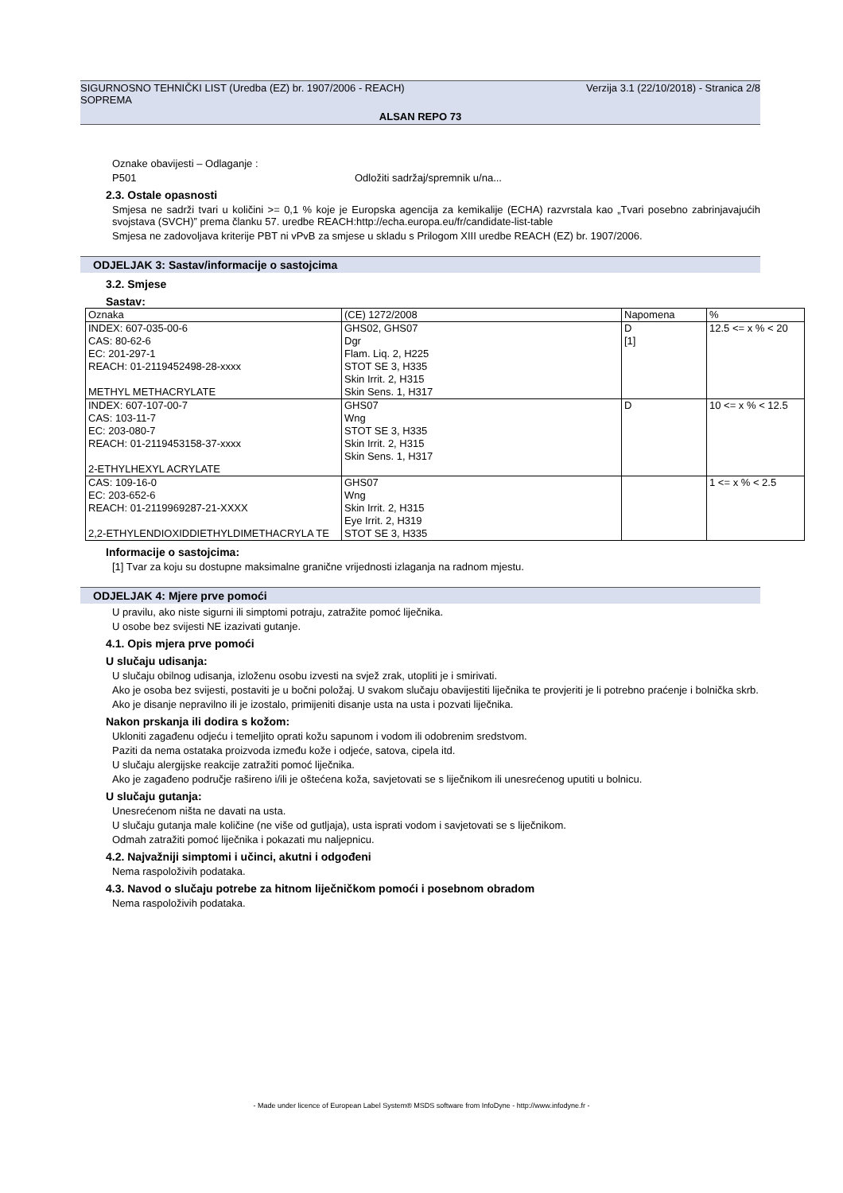SIGURNOSNO TEHNIČKI LIST (Uredba (EZ) br. 1907/2006 - REACH) Verzija 3.1 (22/10/2018) - Stranica 2/8
SOPREMA
ALSAN REPO 73
Oznake obavijesti – Odlaganje :
P501 Odložiti sadržaj/spremnik u/na...
2.3. Ostale opasnosti
Smjesa ne sadrži tvari u količini >= 0,1 % koje je Europska agencija za kemikalije (ECHA) razvrstala kao „Tvari posebno zabrinjavajućih svojstava (SVCH)” prema članku 57. uredbe REACH:http://echa.europa.eu/fr/candidate-list-table
Smjesa ne zadovoljava kriterije PBT ni vPvB za smjese u skladu s Prilogom XIII uredbe REACH (EZ) br. 1907/2006.
ODJELJAK 3: Sastav/informacije o sastojcima
3.2. Smjese
Sastav:
| Oznaka | (CE) 1272/2008 | Napomena | % |
| --- | --- | --- | --- |
| INDEX: 607-035-00-6 CAS: 80-62-6 EC: 201-297-1 REACH: 01-2119452498-28-xxxx METHYL METHACRYLATE | GHS02, GHS07 Dgr Flam. Liq. 2, H225 STOT SE 3, H335 Skin Irrit. 2, H315 Skin Sens. 1, H317 | D [1] | 12.5 <= x % < 20 |
| INDEX: 607-107-00-7 CAS: 103-11-7 EC: 203-080-7 REACH: 01-2119453158-37-xxxx 2-ETHYLHEXYL ACRYLATE | GHS07 Wng STOT SE 3, H335 Skin Irrit. 2, H315 Skin Sens. 1, H317 | D | 10 <= x % < 12.5 |
| CAS: 109-16-0 EC: 203-652-6 REACH: 01-2119969287-21-XXXX 2,2-ETHYLENDIOXIDDIETHYLDIMETHACRYLA TE | GHS07 Wng Skin Irrit. 2, H315 Eye Irrit. 2, H319 STOT SE 3, H335 | | 1 <= x % < 2.5 |
Informacije o sastojcima:
[1] Tvar za koju su dostupne maksimalne granične vrijednosti izlaganja na radnom mjestu.
ODJELJAK 4: Mjere prve pomoći
U pravilu, ako niste sigurni ili simptomi potraju, zatražite pomoć liječnika.
U osobe bez svijesti NE izazivati gutanje.
4.1. Opis mjera prve pomoći
U slučaju udisanja:
U slučaju obilnog udisanja, izloženu osobu izvesti na svjež zrak, utopliti je i smirivati.
Ako je osoba bez svijesti, postaviti je u bočni položaj. U svakom slučaju obavijestiti liječnika te provjeriti je li potrebno praćenje i bolnička skrb.
Ako je disanje nepravilno ili je izostalo, primijeniti disanje usta na usta i pozvati liječnika.
Nakon prskanja ili dodira s kožom:
Ukloniti zagađenu odjeću i temeljito oprati kožu sapunom i vodom ili odobrenim sredstvom.
Paziti da nema ostataka proizvoda između kože i odjeće, satova, cipela itd.
U slučaju alergijske reakcije zatražiti pomoć liječnika.
Ako je zagađeno područje rašireno i/ili je oštećena koža, savjetovati se s liječnikom ili unesrećenog uputiti u bolnicu.
U slučaju gutanja:
Unesrećenom ništa ne davati na usta.
U slučaju gutanja male količine (ne više od gutljaja), usta isprati vodom i savjetovati se s liječnikom.
Odmah zatražiti pomoć liječnika i pokazati mu naljepnicu.
4.2. Najvažniji simptomi i učinci, akutni i odgođeni
Nema raspoloživih podataka.
4.3. Navod o slučaju potrebe za hitnom liječničkom pomoći i posebnom obradom
Nema raspoloživih podataka.
- Made under licence of European Label System® MSDS software from InfoDyne - http://www.infodyne.fr -